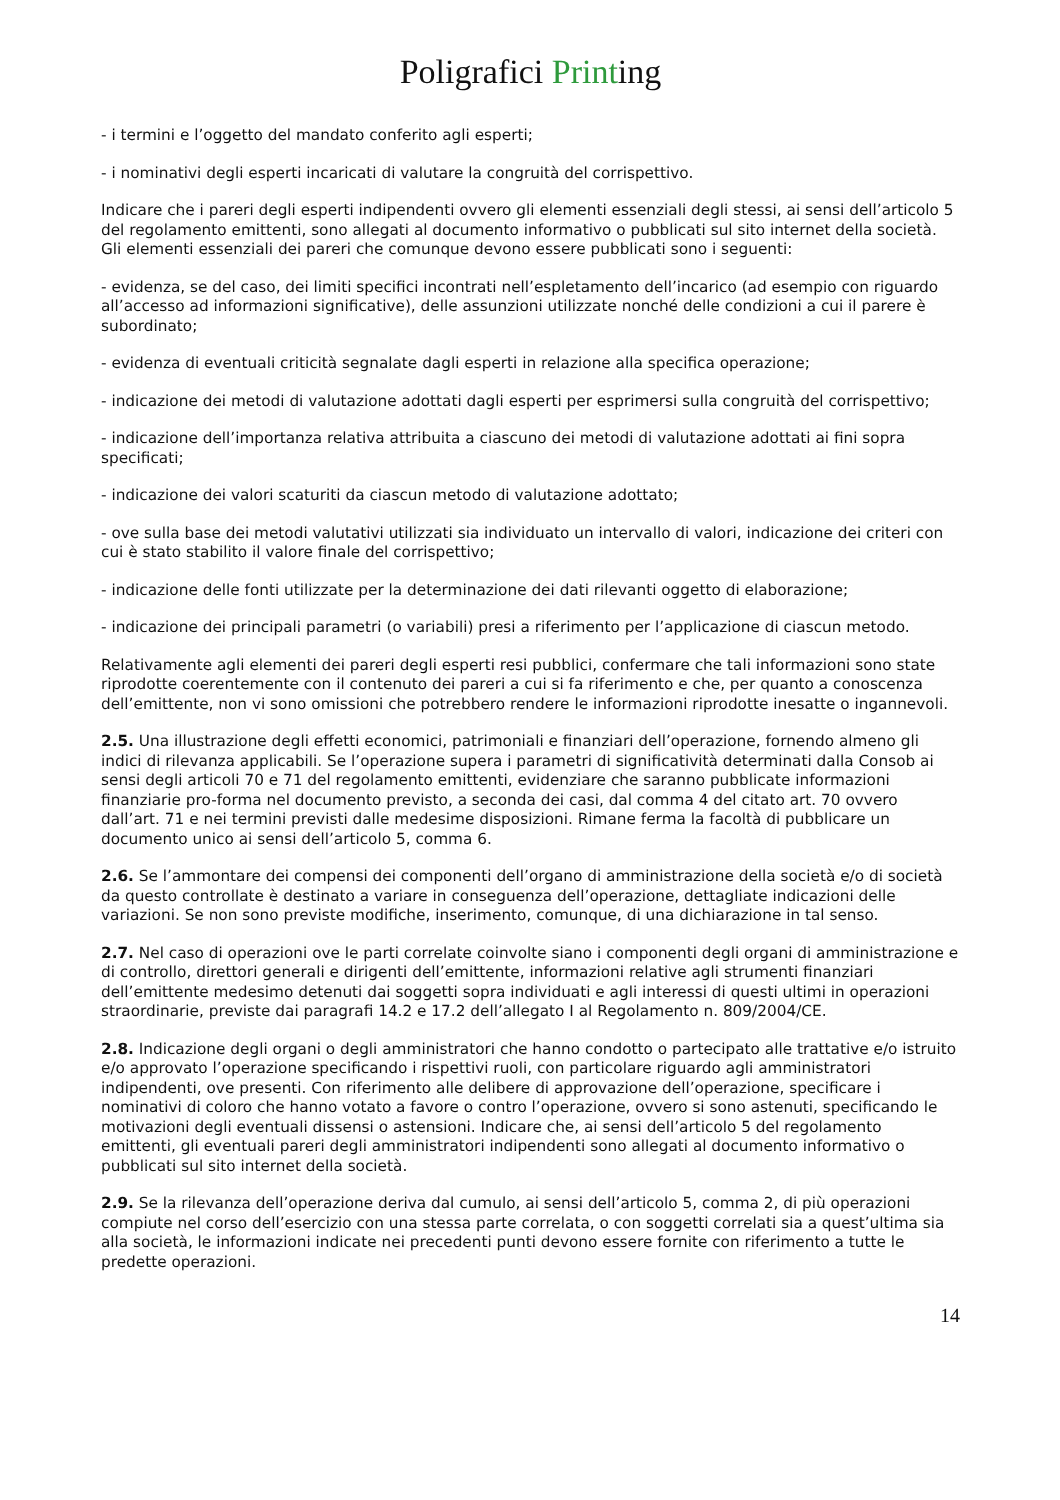Poligrafici Printing
- i termini e l’oggetto del mandato conferito agli esperti;
- i nominativi degli esperti incaricati di valutare la congruità del corrispettivo.
Indicare che i pareri degli esperti indipendenti ovvero gli elementi essenziali degli stessi, ai sensi dell’articolo 5 del regolamento emittenti, sono allegati al documento informativo o pubblicati sul sito internet della società. Gli elementi essenziali dei pareri che comunque devono essere pubblicati sono i seguenti:
- evidenza, se del caso, dei limiti specifici incontrati nell’espletamento dell’incarico (ad esempio con riguardo all’accesso ad informazioni significative), delle assunzioni utilizzate nonché delle condizioni a cui il parere è subordinato;
- evidenza di eventuali criticità segnalate dagli esperti in relazione alla specifica operazione;
- indicazione dei metodi di valutazione adottati dagli esperti per esprimersi sulla congruità del corrispettivo;
- indicazione dell’importanza relativa attribuita a ciascuno dei metodi di valutazione adottati ai fini sopra specificati;
- indicazione dei valori scaturiti da ciascun metodo di valutazione adottato;
- ove sulla base dei metodi valutativi utilizzati sia individuato un intervallo di valori, indicazione dei criteri con cui è stato stabilito il valore finale del corrispettivo;
- indicazione delle fonti utilizzate per la determinazione dei dati rilevanti oggetto di elaborazione;
- indicazione dei principali parametri (o variabili) presi a riferimento per l’applicazione di ciascun metodo.
Relativamente agli elementi dei pareri degli esperti resi pubblici, confermare che tali informazioni sono state riprodotte coerentemente con il contenuto dei pareri a cui si fa riferimento e che, per quanto a conoscenza dell’emittente, non vi sono omissioni che potrebbero rendere le informazioni riprodotte inesatte o ingannevoli.
2.5. Una illustrazione degli effetti economici, patrimoniali e finanziari dell’operazione, fornendo almeno gli indici di rilevanza applicabili. Se l’operazione supera i parametri di significatività determinati dalla Consob ai sensi degli articoli 70 e 71 del regolamento emittenti, evidenziare che saranno pubblicate informazioni finanziarie pro-forma nel documento previsto, a seconda dei casi, dal comma 4 del citato art. 70 ovvero dall’art. 71 e nei termini previsti dalle medesime disposizioni. Rimane ferma la facoltà di pubblicare un documento unico ai sensi dell’articolo 5, comma 6.
2.6. Se l’ammontare dei compensi dei componenti dell’organo di amministrazione della società e/o di società da questo controllate è destinato a variare in conseguenza dell’operazione, dettagliate indicazioni delle variazioni. Se non sono previste modifiche, inserimento, comunque, di una dichiarazione in tal senso.
2.7. Nel caso di operazioni ove le parti correlate coinvolte siano i componenti degli organi di amministrazione e di controllo, direttori generali e dirigenti dell’emittente, informazioni relative agli strumenti finanziari dell’emittente medesimo detenuti dai soggetti sopra individuati e agli interessi di questi ultimi in operazioni straordinarie, previste dai paragrafi 14.2 e 17.2 dell’allegato I al Regolamento n. 809/2004/CE.
2.8. Indicazione degli organi o degli amministratori che hanno condotto o partecipato alle trattative e/o istruito e/o approvato l’operazione specificando i rispettivi ruoli, con particolare riguardo agli amministratori indipendenti, ove presenti. Con riferimento alle delibere di approvazione dell’operazione, specificare i nominativi di coloro che hanno votato a favore o contro l’operazione, ovvero si sono astenuti, specificando le motivazioni degli eventuali dissensi o astensioni. Indicare che, ai sensi dell’articolo 5 del regolamento emittenti, gli eventuali pareri degli amministratori indipendenti sono allegati al documento informativo o pubblicati sul sito internet della società.
2.9. Se la rilevanza dell’operazione deriva dal cumulo, ai sensi dell’articolo 5, comma 2, di più operazioni compiute nel corso dell’esercizio con una stessa parte correlata, o con soggetti correlati sia a quest’ultima sia alla società, le informazioni indicate nei precedenti punti devono essere fornite con riferimento a tutte le predette operazioni.
14